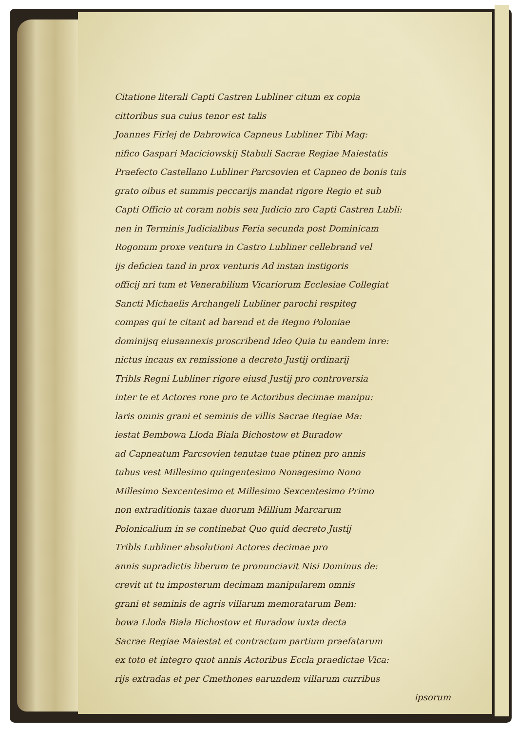Citatione literali Capti Castren Lubliner citum ex copia
cittoribus sua cuius tenor est talis
Joannes Firlej de Dabrowica Capneus Lubliner Tibi Mag:
nifico Gaspari Maciciowskij Stabuli Sacrae Regiae Maiestatis
Praefecto Castellano Lubliner Parcsovien et Capneo de bonis tuis
grato oibus et summis peccarijs mandat rigore Regio et sub
Capti Officio ut coram nobis seu Judicio nro Capti Castren Lubli:
nen in Terminis Judicialibus Feria secunda post Dominicam
Rogonum proxe ventura in Castro Lubliner cellebrand vel
ijs deficien tand in prox venturis Ad instan instigoris
officij nri tum et Venerabilium Vicariorum Ecclesiae Collegiat
Sancti Michaelis Archangeli Lubliner parochi respiteg
compas qui te citant ad barend et de Regno Poloniae
dominijsq eiusannexis proscribend Ideo Quia tu eandem inre:
nictus incaus ex remissione a decreto Justij ordinarij
Tribls Regni Lubliner rigore eiusd Justij pro controversia
inter te et Actores rone pro te Actoribus decimae manipu:
laris omnis grani et seminis de villis Sacrae Regiae Ma:
iestat Bembowa Lloda Biala Bichostow et Buradow
ad Capneatum Parcsovien tenutae tuae ptinen pro annis
tubus vest Millesimo quingentesimo Nonagesimo Nono
Millesimo Sexcentesimo et Millesimo Sexcentesimo Primo
non extraditionis taxae duorum Millium Marcarum
Polonicalium in se continebat Quo quid decreto Justij
Tribls Lubliner absolutioni Actores decimae pro
annis supradictis liberum te pronunciavit Nisi Dominus de:
crevit ut tu imposterum decimam manipularem omnis
grani et seminis de agris villarum memoratarum Bem:
bowa Lloda Biala Bichostow et Buradow iuxta decta
Sacrae Regiae Maiestat et contractum partium praefatarum
ex toto et integro quot annis Actoribus Eccla praedictae Vica:
rijs extradas et per Cmethones earundem villarum curribus
ipsorum